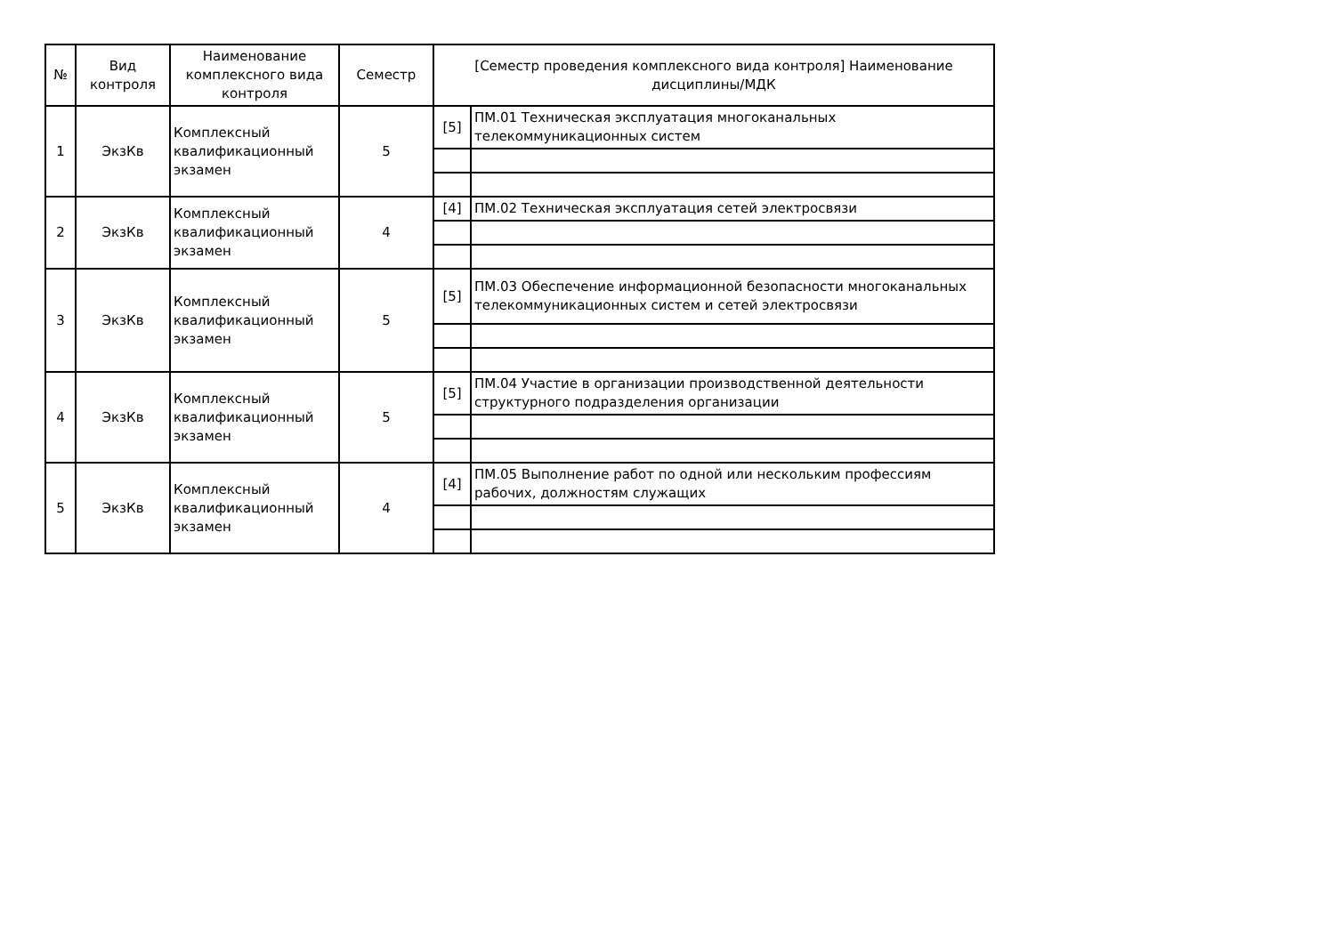| № | Вид контроля | Наименование комплексного вида контроля | Семестр | [Семестр проведения комплексного вида контроля] Наименование дисциплины/МДК | |
| --- | --- | --- | --- | --- | --- |
| 1 | ЭкзКв | Комплексный квалификационный экзамен | 5 | [5] | ПМ.01 Техническая эксплуатация многоканальных телекоммуникационных систем |
| 2 | ЭкзКв | Комплексный квалификационный экзамен | 4 | [4] | ПМ.02 Техническая эксплуатация сетей электросвязи |
| 3 | ЭкзКв | Комплексный квалификационный экзамен | 5 | [5] | ПМ.03 Обеспечение информационной безопасности многоканальных телекоммуникационных систем и сетей электросвязи |
| 4 | ЭкзКв | Комплексный квалификационный экзамен | 5 | [5] | ПМ.04 Участие в организации производственной деятельности структурного подразделения организации |
| 5 | ЭкзКв | Комплексный квалификационный экзамен | 4 | [4] | ПМ.05 Выполнение работ по одной или нескольким профессиям рабочих, должностям служащих |